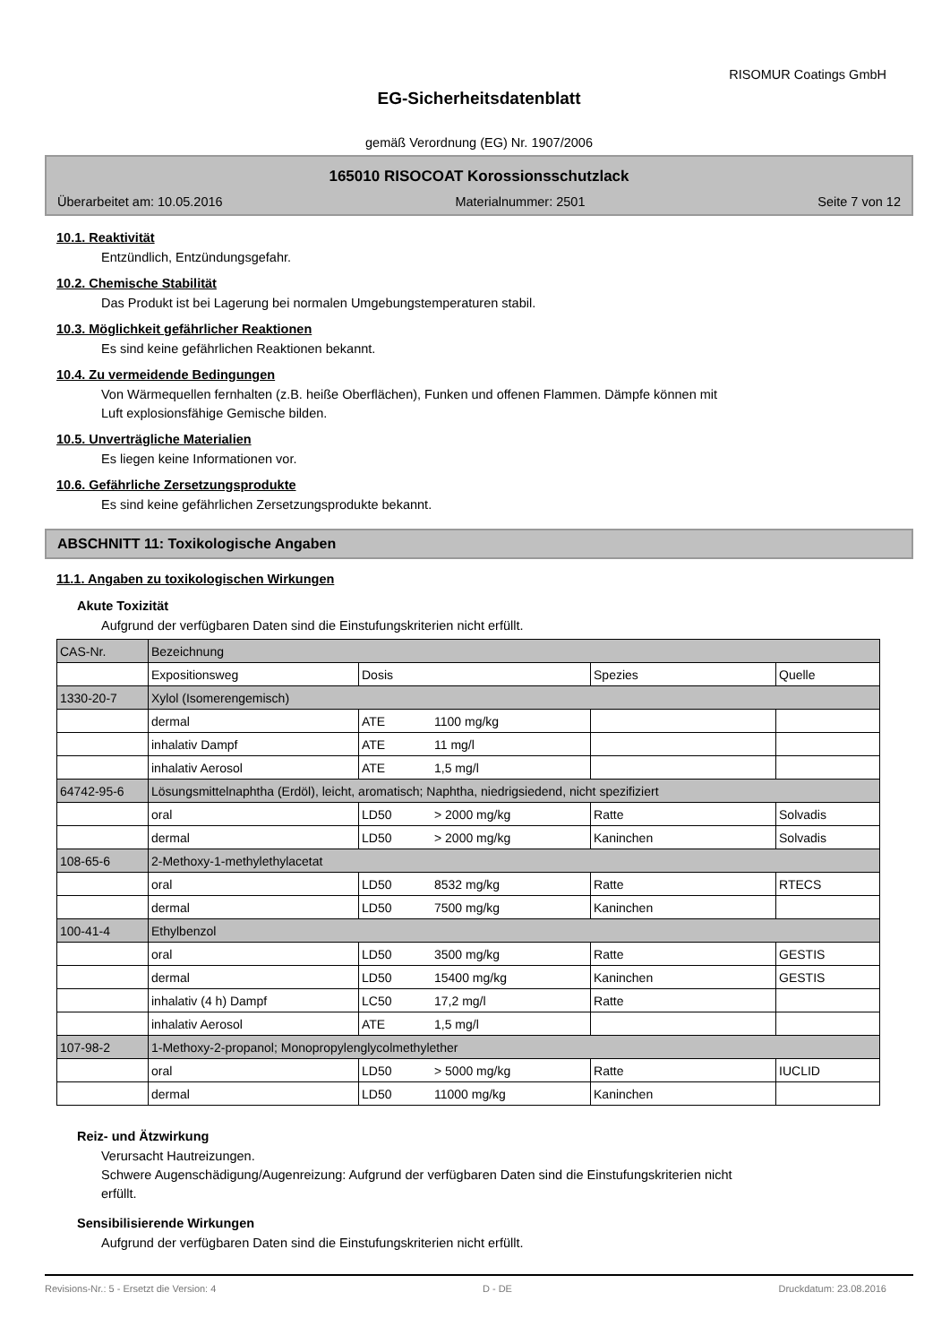RISOMUR Coatings GmbH
EG-Sicherheitsdatenblatt
gemäß Verordnung (EG) Nr. 1907/2006
165010 RISOCOAT Korossionsschutzlack
Überarbeitet am: 10.05.2016 Materialnummer: 2501 Seite 7 von 12
10.1. Reaktivität
Entzündlich, Entzündungsgefahr.
10.2. Chemische Stabilität
Das Produkt ist bei Lagerung bei normalen Umgebungstemperaturen stabil.
10.3. Möglichkeit gefährlicher Reaktionen
Es sind keine gefährlichen Reaktionen bekannt.
10.4. Zu vermeidende Bedingungen
Von Wärmequellen fernhalten (z.B. heiße Oberflächen), Funken und offenen Flammen. Dämpfe können mit
Luft explosionsfähige Gemische bilden.
10.5. Unverträgliche Materialien
Es liegen keine Informationen vor.
10.6. Gefährliche Zersetzungsprodukte
Es sind keine gefährlichen Zersetzungsprodukte bekannt.
ABSCHNITT 11: Toxikologische Angaben
11.1. Angaben zu toxikologischen Wirkungen
Akute Toxizität
Aufgrund der verfügbaren Daten sind die Einstufungskriterien nicht erfüllt.
| CAS-Nr. | Bezeichnung | | | | |
| | Expositionsweg | Dosis | | Spezies | Quelle |
| 1330-20-7 | Xylol (Isomerengemisch) | | | | |
| | dermal | ATE | 1100 mg/kg | | |
| | inhalativ Dampf | ATE | 11 mg/l | | |
| | inhalativ Aerosol | ATE | 1,5 mg/l | | |
| 64742-95-6 | Lösungsmittelnaphtha (Erdöl), leicht, aromatisch; Naphtha, niedrigsiedend, nicht spezifiziert | | | | |
| | oral | LD50 | > 2000 mg/kg | Ratte | Solvadis |
| | dermal | LD50 | > 2000 mg/kg | Kaninchen | Solvadis |
| 108-65-6 | 2-Methoxy-1-methylethylacetat | | | | |
| | oral | LD50 | 8532 mg/kg | Ratte | RTECS |
| | dermal | LD50 | 7500 mg/kg | Kaninchen | |
| 100-41-4 | Ethylbenzol | | | | |
| | oral | LD50 | 3500 mg/kg | Ratte | GESTIS |
| | dermal | LD50 | 15400 mg/kg | Kaninchen | GESTIS |
| | inhalativ (4 h) Dampf | LC50 | 17,2 mg/l | Ratte | |
| | inhalativ Aerosol | ATE | 1,5 mg/l | | |
| 107-98-2 | 1-Methoxy-2-propanol; Monopropylenglycolmethylether | | | | |
| | oral | LD50 | > 5000 mg/kg | Ratte | IUCLID |
| | dermal | LD50 | 11000 mg/kg | Kaninchen | |
Reiz- und Ätzwirkung
Verursacht Hautreizungen.
Schwere Augenschädigung/Augenreizung: Aufgrund der verfügbaren Daten sind die Einstufungskriterien nicht
erfüllt.
Sensibilisierende Wirkungen
Aufgrund der verfügbaren Daten sind die Einstufungskriterien nicht erfüllt.
Revisions-Nr.: 5 - Ersetzt die Version: 4 D - DE Druckdatum: 23.08.2016